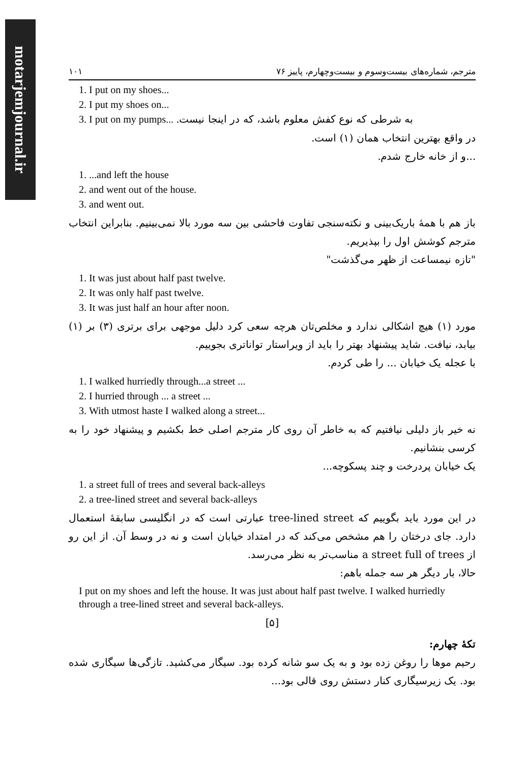motarjemjournal.ir
۱۰۱ مترجم، شماره‌های بیست‌وسوم و بیست‌وچهارم، پاییز ۷۶
1. I put on my shoes...
2. I put my shoes on...
3. I put on my pumps... به شرطی که نوع کفش معلوم باشد، که در اینجا نیست.
در واقع بهترین انتخاب همان (۱) است.
...و از خانه خارج شدم.
1. ...and left the house
2. and went out of the house.
3. and went out.
باز هم با همهٔ باریک‌بینی و نکته‌سنجی تفاوت فاحشی بین سه مورد بالا نمی‌بینیم. بنابراین انتخاب مترجم کوشش اول را بپذیریم.
"تازه نیمساعت از ظهر می‌گذشت"
1. It was just about half past twelve.
2. It was only half past twelve.
3. It was just half an hour after noon.
مورد (۱) هیچ اشکالی ندارد و مخلص‌تان هرچه سعی کرد دلیل موجهی برای برتری (۳) بر (۱) بیابد، نیافت. شاید پیشنهاد بهتر را باید از ویراستار تواناتری بجوییم.
با عجله یک خیابان ... را طی کردم.
1. I walked hurriedly through...a street ...
2. I hurried through ... a street ...
3. With utmost haste I walked along a street...
نه خیر باز دلیلی نیافتیم که به خاطر آن روی کار مترجم اصلی خط بکشیم و پیشنهاد خود را به کرسی بنشانیم.
یک خیابان پردرخت و چند پسکوچه...
1. a street full of trees and several back-alleys
2. a tree-lined street and several back-alleys
در این مورد باید بگوییم که tree-lined street عبارتی است که در انگلیسی سابقهٔ استعمال دارد. جای درختان را هم مشخص می‌کند که در امتداد خیابان است و نه در وسط آن. از این رو از a street full of trees مناسب‌تر به نظر می‌رسد.
حالا، بار دیگر هر سه جمله باهم:
I put on my shoes and left the house. It was just about half past twelve. I walked hurriedly through a tree-lined street and several back-alleys.
[۵]
تکهٔ چهارم:
رحیم موها را روغن زده بود و به یک سو شانه کرده بود. سیگار می‌کشید. تازگی‌ها سیگاری شده بود. یک زیرسیگاری کنار دستش روی قالی بود...